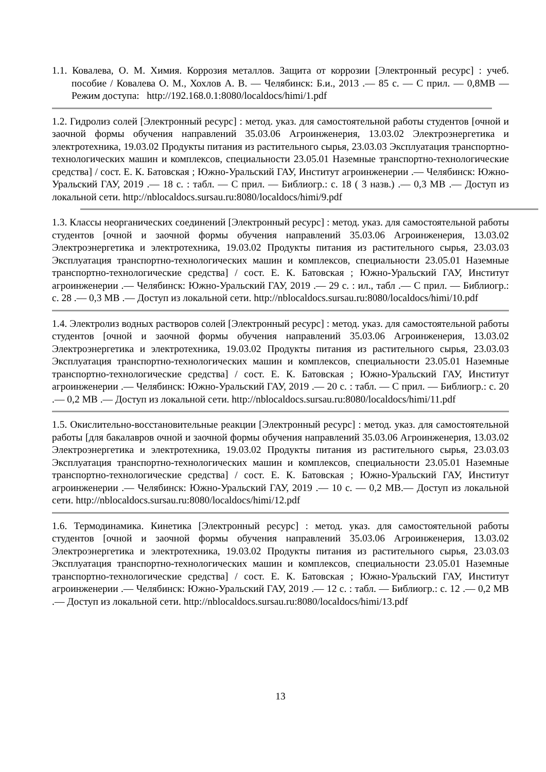1.1. Ковалева, О. М. Химия. Коррозия металлов. Защита от коррозии [Электронный ресурс] : учеб. пособие / Ковалева О. М., Хохлов А. В. — Челябинск: Б.и., 2013 .— 85 с. — С прил. — 0,8MB — Режим доступа: http://192.168.0.1:8080/localdocs/himi/1.pdf
1.2. Гидролиз солей [Электронный ресурс] : метод. указ. для самостоятельной работы студентов [очной и заочной формы обучения направлений 35.03.06 Агроинженерия, 13.03.02 Электроэнергетика и электротехника, 19.03.02 Продукты питания из растительного сырья, 23.03.03 Эксплуатация транспортно-технологических машин и комплексов, специальности 23.05.01 Наземные транспортно-технологические средства] / сост. Е. К. Батовская ; Южно-Уральский ГАУ, Институт агроинженерии .— Челябинск: Южно-Уральский ГАУ, 2019 .— 18 с. : табл. — С прил. — Библиогр.: с. 18 ( 3 назв.) .— 0,3 MB .— Доступ из локальной сети. http://nblocaldocs.sursau.ru:8080/localdocs/himi/9.pdf
1.3. Классы неорганических соединений [Электронный ресурс] : метод. указ. для самостоятельной работы студентов [очной и заочной формы обучения направлений 35.03.06 Агроинженерия, 13.03.02 Электроэнергетика и электротехника, 19.03.02 Продукты питания из растительного сырья, 23.03.03 Эксплуатация транспортно-технологических машин и комплексов, специальности 23.05.01 Наземные транспортно-технологические средства] / сост. Е. К. Батовская ; Южно-Уральский ГАУ, Институт агроинженерии .— Челябинск: Южно-Уральский ГАУ, 2019 .— 29 с. : ил., табл .— С прил. — Библиогр.: с. 28 .— 0,3 MB .— Доступ из локальной сети. http://nblocaldocs.sursau.ru:8080/localdocs/himi/10.pdf
1.4. Электролиз водных растворов солей [Электронный ресурс] : метод. указ. для самостоятельной работы студентов [очной и заочной формы обучения направлений 35.03.06 Агроинженерия, 13.03.02 Электроэнергетика и электротехника, 19.03.02 Продукты питания из растительного сырья, 23.03.03 Эксплуатация транспортно-технологических машин и комплексов, специальности 23.05.01 Наземные транспортно-технологические средства] / сост. Е. К. Батовская ; Южно-Уральский ГАУ, Институт агроинженерии .— Челябинск: Южно-Уральский ГАУ, 2019 .— 20 с. : табл. — С прил. — Библиогр.: с. 20 .— 0,2 MB .— Доступ из локальной сети. http://nblocaldocs.sursau.ru:8080/localdocs/himi/11.pdf
1.5. Окислительно-восстановительные реакции [Электронный ресурс] : метод. указ. для самостоятельной работы [для бакалавров очной и заочной формы обучения направлений 35.03.06 Агроинженерия, 13.03.02 Электроэнергетика и электротехника, 19.03.02 Продукты питания из растительного сырья, 23.03.03 Эксплуатация транспортно-технологических машин и комплексов, специальности 23.05.01 Наземные транспортно-технологические средства] / сост. Е. К. Батовская ; Южно-Уральский ГАУ, Институт агроинженерии .— Челябинск: Южно-Уральский ГАУ, 2019 .— 10 с. — 0,2 MB.— Доступ из локальной сети. http://nblocaldocs.sursau.ru:8080/localdocs/himi/12.pdf
1.6. Термодинамика. Кинетика [Электронный ресурс] : метод. указ. для самостоятельной работы студентов [очной и заочной формы обучения направлений 35.03.06 Агроинженерия, 13.03.02 Электроэнергетика и электротехника, 19.03.02 Продукты питания из растительного сырья, 23.03.03 Эксплуатация транспортно-технологических машин и комплексов, специальности 23.05.01 Наземные транспортно-технологические средства] / сост. Е. К. Батовская ; Южно-Уральский ГАУ, Институт агроинженерии .— Челябинск: Южно-Уральский ГАУ, 2019 .— 12 с. : табл. — Библиогр.: с. 12 .— 0,2 MB .— Доступ из локальной сети. http://nblocaldocs.sursau.ru:8080/localdocs/himi/13.pdf
13